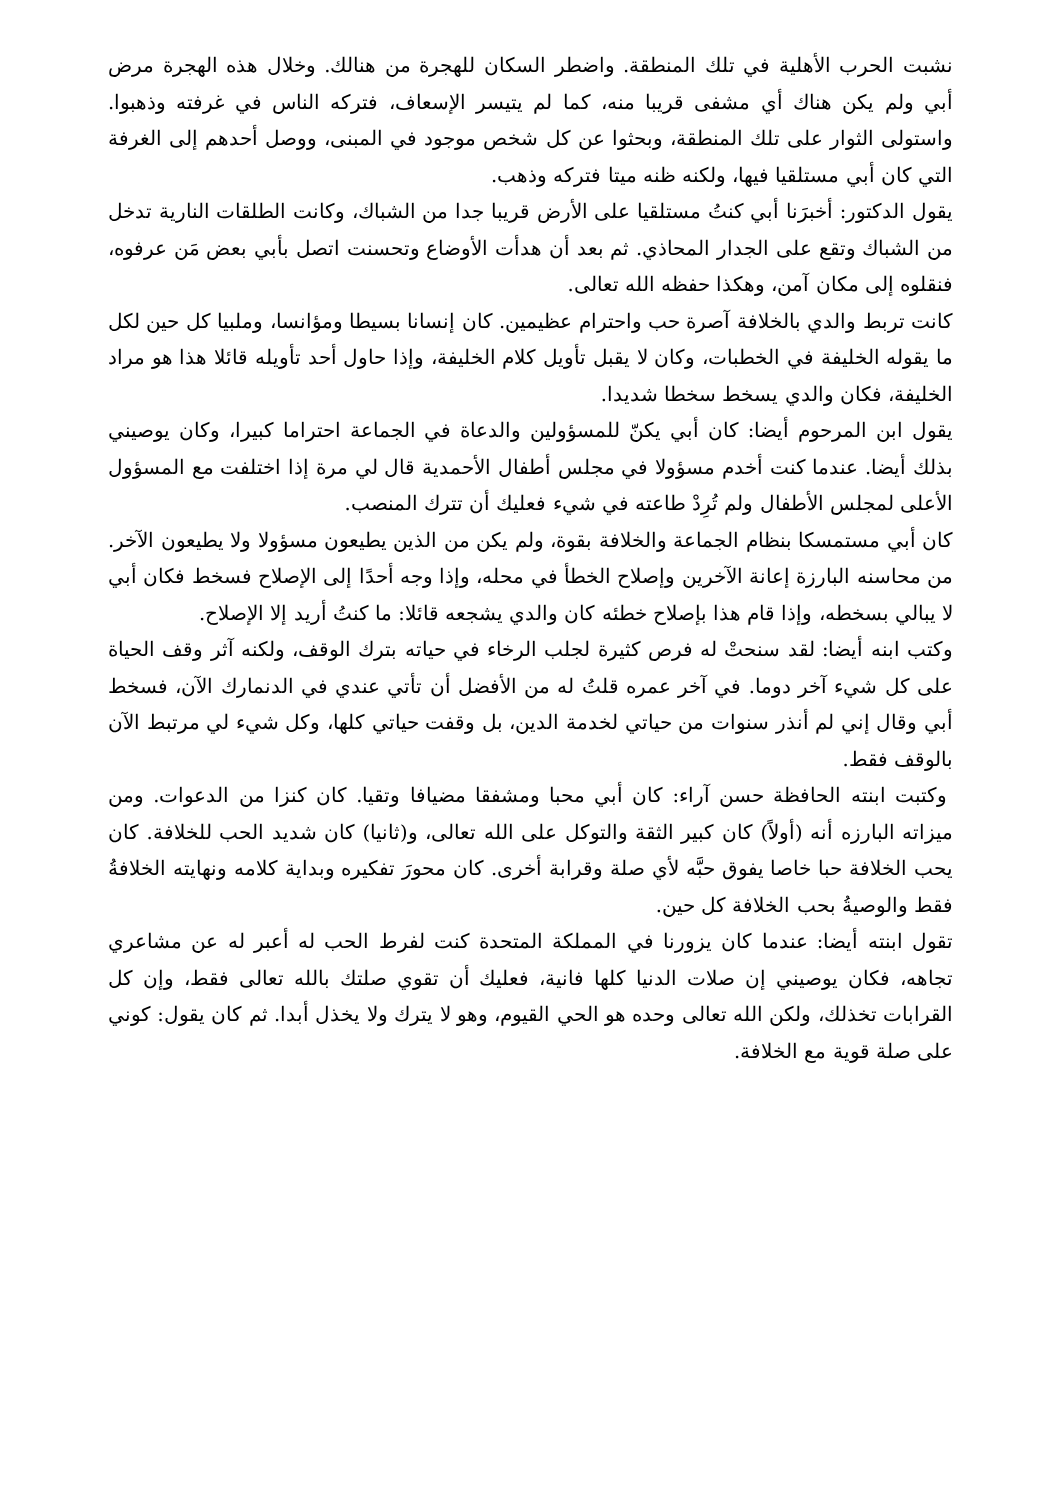نشبت الحرب الأهلية في تلك المنطقة. واضطر السكان للهجرة من هنالك. وخلال هذه الهجرة مرض أبي ولم يكن هناك أي مشفى قريبا منه، كما لم يتيسر الإسعاف، فتركه الناس في غرفته وذهبوا. واستولى الثوار على تلك المنطقة، وبحثوا عن كل شخص موجود في المبنى، ووصل أحدهم إلى الغرفة التي كان أبي مستلقيا فيها، ولكنه ظنه ميتا فتركه وذهب.
يقول الدكتور: أخبرَنا أبي كنتُ مستلقيا على الأرض قريبا جدا من الشباك، وكانت الطلقات النارية تدخل من الشباك وتقع على الجدار المحاذي. ثم بعد أن هدأت الأوضاع وتحسنت اتصل بأبي بعض مَن عرفوه، فنقلوه إلى مكان آمن، وهكذا حفظه الله تعالى.
كانت تربط والدي بالخلافة آصرة حب واحترام عظيمين. كان إنسانا بسيطا ومؤانسا، وملبيا كل حين لكل ما يقوله الخليفة في الخطبات، وكان لا يقبل تأويل كلام الخليفة، وإذا حاول أحد تأويله قائلا هذا هو مراد الخليفة، فكان والدي يسخط سخطا شديدا.
يقول ابن المرحوم أيضا: كان أبي يكنّ للمسؤولين والدعاة في الجماعة احتراما كبيرا، وكان يوصيني بذلك أيضا. عندما كنت أخدم مسؤولا في مجلس أطفال الأحمدية قال لي مرة إذا اختلفت مع المسؤول الأعلى لمجلس الأطفال ولم تُرِدْ طاعته في شيء فعليك أن تترك المنصب.
كان أبي مستمسكا بنظام الجماعة والخلافة بقوة، ولم يكن من الذين يطيعون مسؤولا ولا يطيعون الآخر. من محاسنه البارزة إعانة الآخرين وإصلاح الخطأ في محله، وإذا وجه أحدًا إلى الإصلاح فسخط فكان أبي لا يبالي بسخطه، وإذا قام هذا بإصلاح خطئه كان والدي يشجعه قائلا: ما كنتُ أريد إلا الإصلاح.
وكتب ابنه أيضا: لقد سنحتْ له فرص كثيرة لجلب الرخاء في حياته بترك الوقف، ولكنه آثر وقف الحياة على كل شيء آخر دوما. في آخر عمره قلتُ له من الأفضل أن تأتي عندي في الدنمارك الآن، فسخط أبي وقال إني لم أنذر سنوات من حياتي لخدمة الدين، بل وقفت حياتي كلها، وكل شيء لي مرتبط الآن بالوقف فقط.
وكتبت ابنته الحافظة حسن آراء: كان أبي محبا ومشفقا مضيافا وتقيا. كان كنزا من الدعوات. ومن ميزاته البارزه أنه (أولاً) كان كبير الثقة والتوكل على الله تعالى، و(ثانيا) كان شديد الحب للخلافة. كان يحب الخلافة حبا خاصا يفوق حبَّه لأي صلة وقرابة أخرى. كان محورَ تفكيره وبداية كلامه ونهايته الخلافةُ فقط والوصيةُ بحب الخلافة كل حين.
تقول ابنته أيضا: عندما كان يزورنا في المملكة المتحدة كنت لفرط الحب له أعبر له عن مشاعري تجاهه، فكان يوصيني إن صلات الدنيا كلها فانية، فعليك أن تقوي صلتك بالله تعالى فقط، وإن كل القرابات تخذلك، ولكن الله تعالى وحده هو الحي القيوم، وهو لا يترك ولا يخذل أبدا. ثم كان يقول: كوني على صلة قوية مع الخلافة.